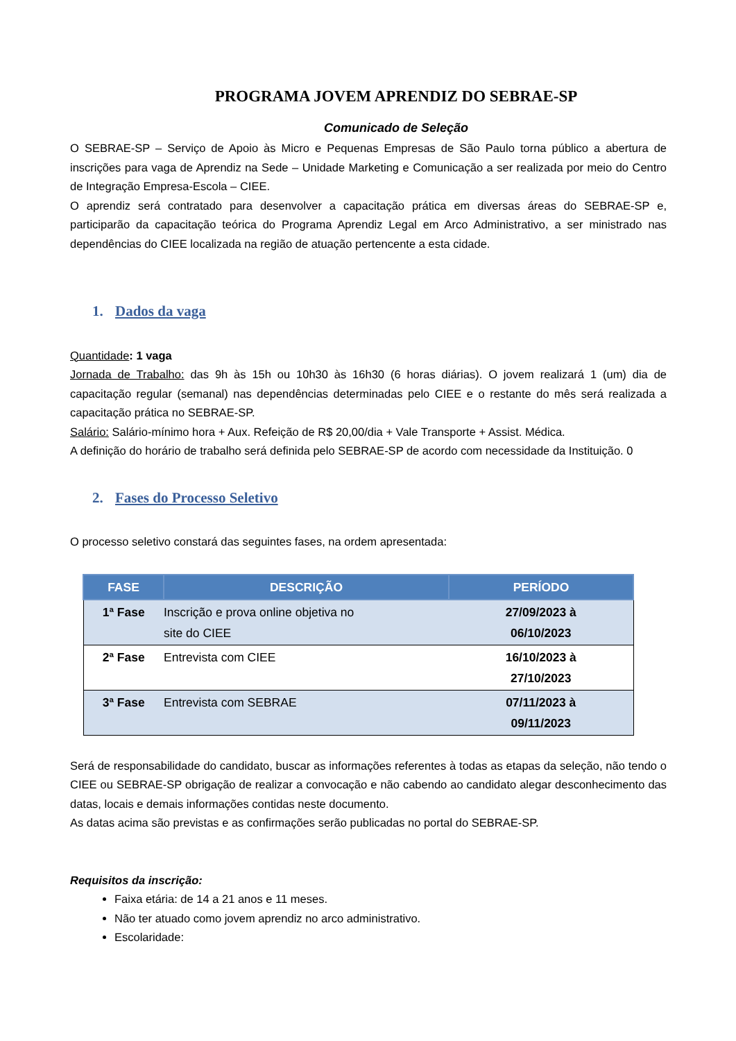PROGRAMA JOVEM APRENDIZ DO SEBRAE-SP
Comunicado de Seleção
O SEBRAE-SP – Serviço de Apoio às Micro e Pequenas Empresas de São Paulo torna público a abertura de inscrições para vaga de Aprendiz na Sede – Unidade Marketing e Comunicação a ser realizada por meio do Centro de Integração Empresa-Escola – CIEE.
O aprendiz será contratado para desenvolver a capacitação prática em diversas áreas do SEBRAE-SP e, participarão da capacitação teórica do Programa Aprendiz Legal em Arco Administrativo, a ser ministrado nas dependências do CIEE localizada na região de atuação pertencente a esta cidade.
1. Dados da vaga
Quantidade: 1 vaga
Jornada de Trabalho: das 9h às 15h ou 10h30 às 16h30 (6 horas diárias). O jovem realizará 1 (um) dia de capacitação regular (semanal) nas dependências determinadas pelo CIEE e o restante do mês será realizada a capacitação prática no SEBRAE-SP.
Salário: Salário-mínimo hora + Aux. Refeição de R$ 20,00/dia + Vale Transporte + Assist. Médica.
A definição do horário de trabalho será definida pelo SEBRAE-SP de acordo com necessidade da Instituição. 0
2. Fases do Processo Seletivo
O processo seletivo constará das seguintes fases, na ordem apresentada:
| FASE | DESCRIÇÃO | PERÍODO |
| --- | --- | --- |
| 1ª Fase | Inscrição e prova online objetiva no site do CIEE | 27/09/2023 à 06/10/2023 |
| 2ª Fase | Entrevista com CIEE | 16/10/2023 à 27/10/2023 |
| 3ª Fase | Entrevista com SEBRAE | 07/11/2023 à 09/11/2023 |
Será de responsabilidade do candidato, buscar as informações referentes à todas as etapas da seleção, não tendo o CIEE ou SEBRAE-SP obrigação de realizar a convocação e não cabendo ao candidato alegar desconhecimento das datas, locais e demais informações contidas neste documento.
As datas acima são previstas e as confirmações serão publicadas no portal do SEBRAE-SP.
Requisitos da inscrição:
Faixa etária: de 14 a 21 anos e 11 meses.
Não ter atuado como jovem aprendiz no arco administrativo.
Escolaridade: